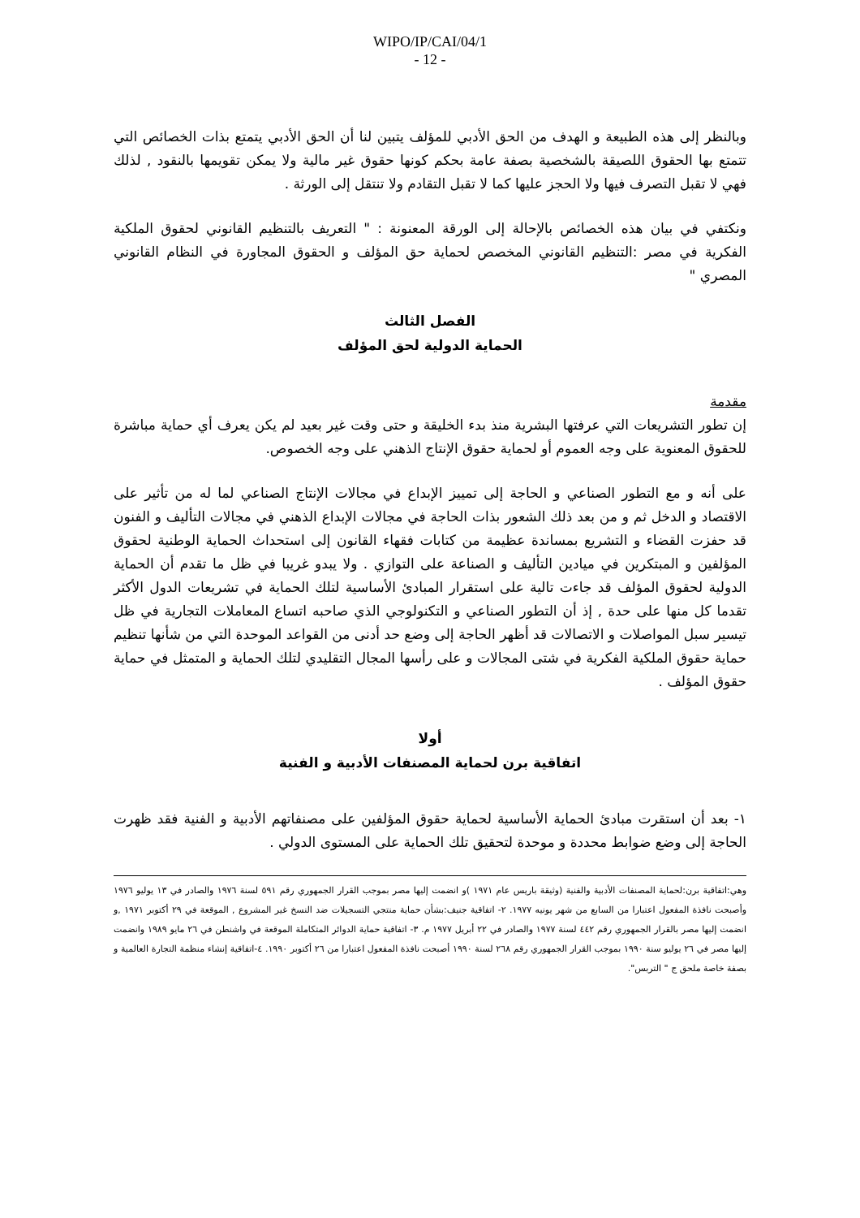WIPO/IP/CAI/04/1
- 12 -
وبالنظر إلى هذه الطبيعة و الهدف من الحق الأدبي للمؤلف يتبين لنا أن الحق الأدبي يتمتع بذات الخصائص التي تتمتع بها الحقوق اللصيقة بالشخصية بصفة عامة بحكم كونها حقوق غير مالية ولا يمكن تقويمها بالنقود , لذلك فهي لا تقبل التصرف فيها ولا الحجز عليها كما لا تقبل التقادم ولا تنتقل إلى الورثة .
ونكتفي في بيان هذه الخصائص بالإحالة إلى الورقة المعنونة : " التعريف بالتنظيم القانوني لحقوق الملكية الفكرية في مصر :التنظيم القانوني المخصص لحماية حق المؤلف و الحقوق المجاورة في النظام القانوني المصري "
الفصل الثالث
الحماية الدولية لحق المؤلف
مقدمة
إن تطور التشريعات التي عرفتها البشرية منذ بدء الخليقة و حتى وقت غير بعيد لم يكن يعرف أي حماية مباشرة للحقوق المعنوية على وجه العموم أو لحماية حقوق الإنتاج الذهني على وجه الخصوص.
على أنه و مع التطور الصناعي و الحاجة إلى تمييز الإبداع في مجالات الإنتاج الصناعي لما له من تأثير على الاقتصاد و الدخل ثم و من بعد ذلك الشعور بذات الحاجة في مجالات الإبداع الذهني في مجالات التأليف و الفنون قد حفزت القضاء و التشريع بمساندة عظيمة من كتابات فقهاء القانون إلى استحداث الحماية الوطنية لحقوق المؤلفين و المبتكرين في ميادين التأليف و الصناعة على التوازي . ولا يبدو غريبا في ظل ما تقدم أن الحماية الدولية لحقوق المؤلف قد جاءت تالية على استقرار المبادئ الأساسية لتلك الحماية في تشريعات الدول الأكثر تقدما كل منها على حدة , إذ أن التطور الصناعي و التكنولوجي الذي صاحبه اتساع المعاملات التجارية في ظل تيسير سبل المواصلات و الاتصالات قد أظهر الحاجة إلى وضع حد أدنى من القواعد الموحدة التي من شأنها تنظيم حماية حقوق الملكية الفكرية في شتى المجالات و على رأسها المجال التقليدي لتلك الحماية و المتمثل في حماية حقوق المؤلف .
أولا
اتفاقية برن لحماية المصنفات الأدبية و الفنية
١- بعد أن استقرت مبادئ الحماية الأساسية لحماية حقوق المؤلفين على مصنفاتهم الأدبية و الفنية فقد ظهرت الحاجة إلى وضع ضوابط محددة و موحدة لتحقيق تلك الحماية على المستوى الدولي .
وهي:اتفاقية برن:لحماية المصنفات الأدبية والفنية (وثيقة باريس عام ١٩٧١ )و انضمت إليها مصر بموجب القرار الجمهوري رقم ٥٩١ لسنة ١٩٧٦ والصادر في ١٣ يوليو ١٩٧٦ وأصبحت نافذة المفعول اعتبارا من السابع من شهر يونيه ١٩٧٧. ٢- اتفاقية جنيف:بشأن حماية منتجي التسجيلات ضد النسخ غير المشروع , الموقعة في ٢٩ أكتوبر ١٩٧١ ,و انضمت إليها مصر بالقرار الجمهوري رقم ٤٤٢ لسنة ١٩٧٧ والصادر في ٢٢ أبريل ١٩٧٧ م. ٣- اتفاقية حماية الدوائر المتكاملة الموقعة في واشنطن في ٢٦ مايو ١٩٨٩ وانضمت إليها مصر في ٢٦ يوليو سنة ١٩٩٠ بموجب القرار الجمهوري رقم ٢٦٨ لسنة ١٩٩٠ أصبحت نافذة المفعول اعتبارا من ٢٦ أكتوبر ١٩٩٠. ٤-اتفاقية إنشاء منظمة التجارة العالمية و بصفة خاصة ملحق ج " التربس".